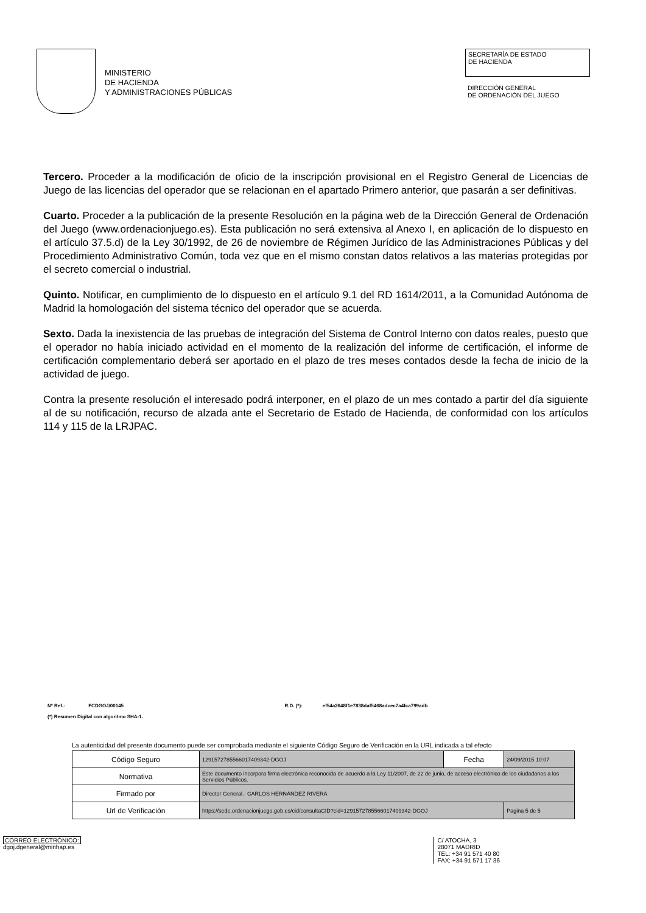MINISTERIO
DE HACIENDA
Y ADMINISTRACIONES PÚBLICAS
SECRETARÍA DE ESTADO
DE HACIENDA
DIRECCIÓN GENERAL
DE ORDENACIÓN DEL JUEGO
Tercero. Proceder a la modificación de oficio de la inscripción provisional en el Registro General de Licencias de Juego de las licencias del operador que se relacionan en el apartado Primero anterior, que pasarán a ser definitivas.
Cuarto. Proceder a la publicación de la presente Resolución en la página web de la Dirección General de Ordenación del Juego (www.ordenacionjuego.es). Esta publicación no será extensiva al Anexo I, en aplicación de lo dispuesto en el artículo 37.5.d) de la Ley 30/1992, de 26 de noviembre de Régimen Jurídico de las Administraciones Públicas y del Procedimiento Administrativo Común, toda vez que en el mismo constan datos relativos a las materias protegidas por el secreto comercial o industrial.
Quinto. Notificar, en cumplimiento de lo dispuesto en el artículo 9.1 del RD 1614/2011, a la Comunidad Autónoma de Madrid la homologación del sistema técnico del operador que se acuerda.
Sexto. Dada la inexistencia de las pruebas de integración del Sistema de Control Interno con datos reales, puesto que el operador no había iniciado actividad en el momento de la realización del informe de certificación, el informe de certificación complementario deberá ser aportado en el plazo de tres meses contados desde la fecha de inicio de la actividad de juego.
Contra la presente resolución el interesado podrá interponer, en el plazo de un mes contado a partir del día siguiente al de su notificación, recurso de alzada ante el Secretario de Estado de Hacienda, de conformidad con los artículos 114 y 115 de la LRJPAC.
Nº Ref.: FCDGOJ/00145 R.D. (*): ef54a2648f1e7838daf5468adcec7a4fca799adb
(*) Resumen Digital con algoritmo SHA-1.
La autenticidad del presente documento puede ser comprobada mediante el siguiente Código Seguro de Verificación en la URL indicada a tal efecto
| Código Seguro | 1291572785566017409342-DGOJ | Fecha | 24/09/2015 10:07 |
| Normativa | Este documento incorpora firma electrónica reconocida de acuerdo a la Ley 11/2007, de 22 de junio, de acceso electrónico de los ciudadanos a los Servicios Públicos. | | |
| Firmado por | Director General.- CARLOS HERNÁNDEZ RIVERA | | |
| Url de Verificación | https://sede.ordenacionjuego.gob.es/cid/consultaCID?cid=1291572785566017409342-DGOJ | | Pagina 5 de 5 |
CORREO ELECTRÓNICO:
dgoj.dgeneral@minhap.es
C/ ATOCHA, 3
28071 MADRID
TEL: +34 91 571 40 80
FAX: +34 91 571 17 36